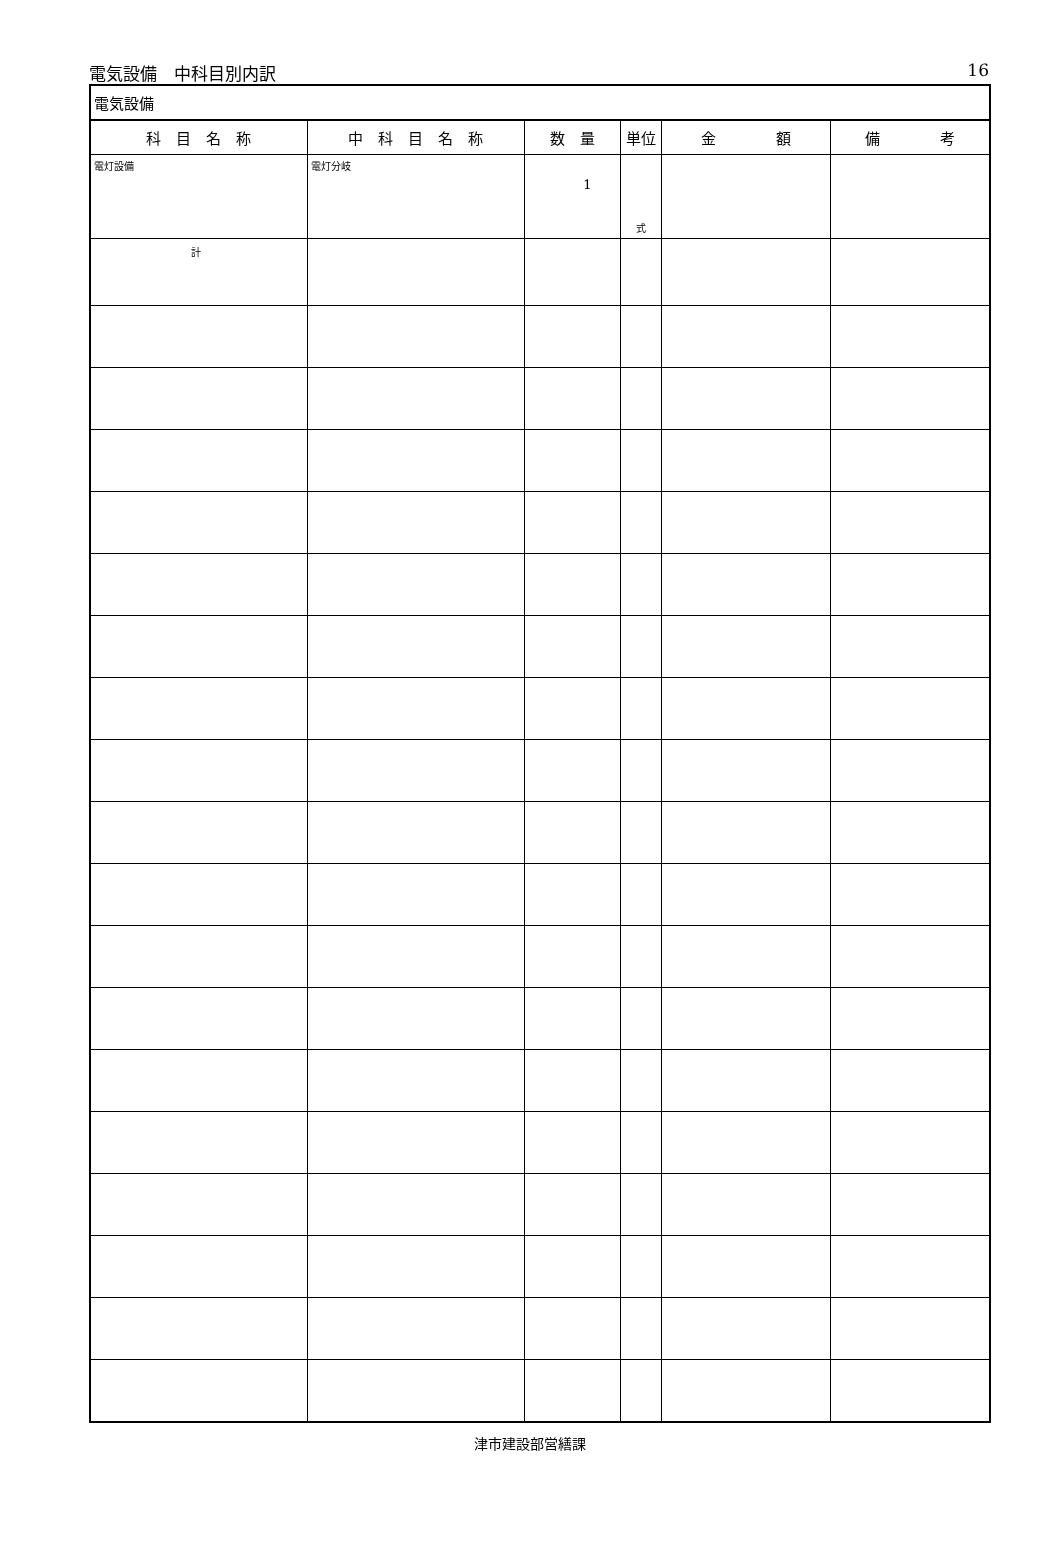電気設備　中科目別内訳 16
| 電気設備 | | | | | |
| 科 目 名 称 | 中 科 目 名 称 | 数 量 | 単位 | 金 額 | 備 考 |
| 電灯設備 | 電灯分岐 | 1 | 式 | | |
| 計 | | | | | |
津市建設部営繕課